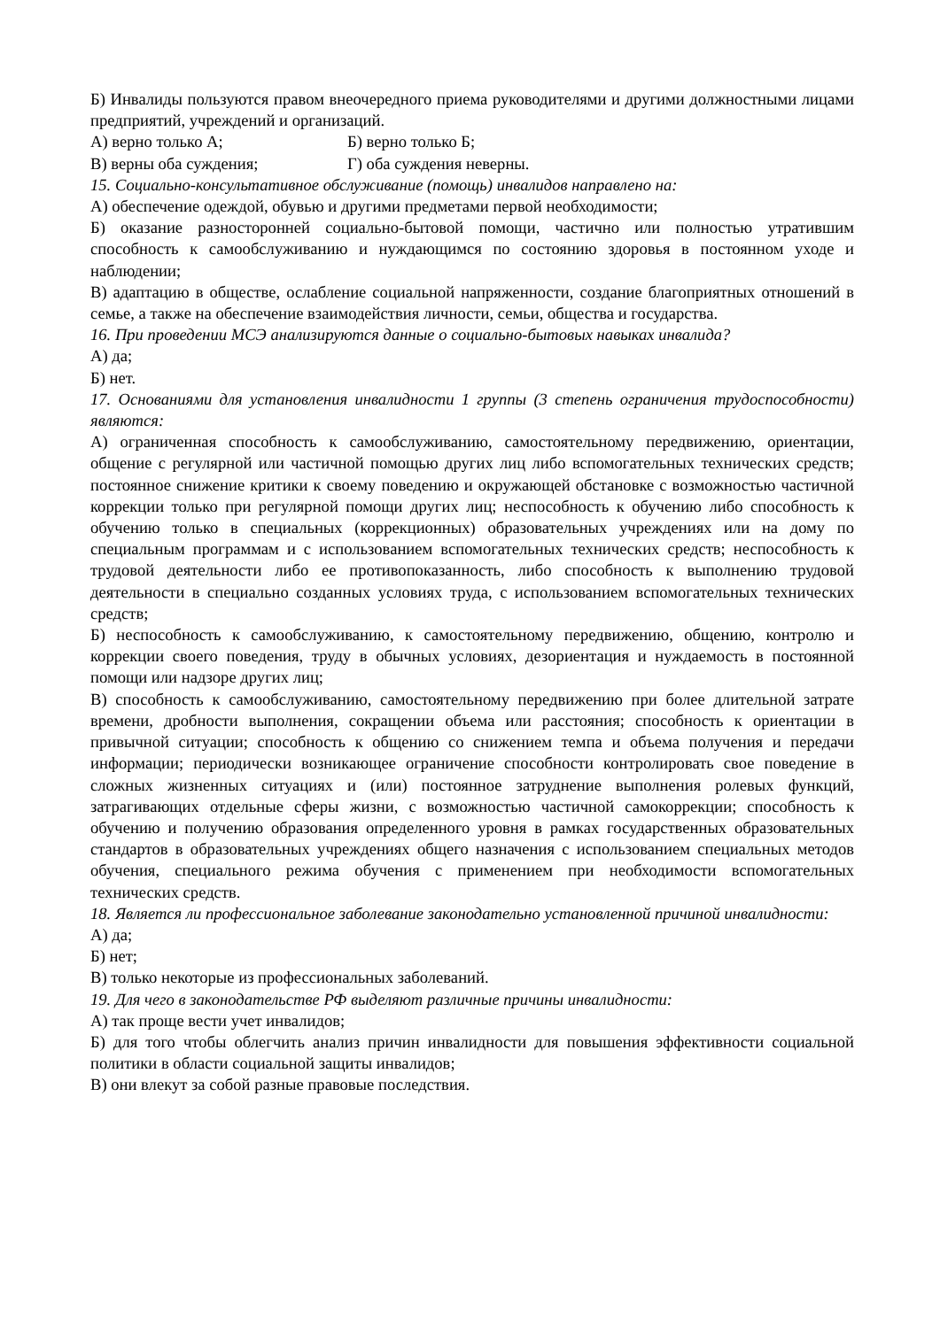Б) Инвалиды пользуются правом внеочередного приема руководителями и другими должностными лицами предприятий, учреждений и организаций.
А) верно только А; Б) верно только Б;
В) верны оба суждения; Г) оба суждения неверны.
15. Социально-консультативное обслуживание (помощь) инвалидов направлено на:
А) обеспечение одеждой, обувью и другими предметами первой необходимости;
Б) оказание разносторонней социально-бытовой помощи, частично или полностью утратившим способность к самообслуживанию и нуждающимся по состоянию здоровья в постоянном уходе и наблюдении;
В) адаптацию в обществе, ослабление социальной напряженности, создание благоприятных отношений в семье, а также на обеспечение взаимодействия личности, семьи, общества и государства.
16. При проведении МСЭ анализируются данные о социально-бытовых навыках инвалида?
А) да;
Б) нет.
17. Основаниями для установления инвалидности 1 группы (3 степень ограничения трудоспособности) являются:
А) ограниченная способность к самообслуживанию, самостоятельному передвижению, ориентации, общение с регулярной или частичной помощью других лиц либо вспомогательных технических средств; постоянное снижение критики к своему поведению и окружающей обстановке с возможностью частичной коррекции только при регулярной помощи других лиц; неспособность к обучению либо способность к обучению только в специальных (коррекционных) образовательных учреждениях или на дому по специальным программам и с использованием вспомогательных технических средств; неспособность к трудовой деятельности либо ее противопоказанность, либо способность к выполнению трудовой деятельности в специально созданных условиях труда, с использованием вспомогательных технических средств;
Б) неспособность к самообслуживанию, к самостоятельному передвижению, общению, контролю и коррекции своего поведения, труду в обычных условиях, дезориентация и нуждаемость в постоянной помощи или надзоре других лиц;
В) способность к самообслуживанию, самостоятельному передвижению при более длительной затрате времени, дробности выполнения, сокращении объема или расстояния; способность к ориентации в привычной ситуации; способность к общению со снижением темпа и объема получения и передачи информации; периодически возникающее ограничение способности контролировать свое поведение в сложных жизненных ситуациях и (или) постоянное затруднение выполнения ролевых функций, затрагивающих отдельные сферы жизни, с возможностью частичной самокоррекции; способность к обучению и получению образования определенного уровня в рамках государственных образовательных стандартов в образовательных учреждениях общего назначения с использованием специальных методов обучения, специального режима обучения с применением при необходимости вспомогательных технических средств.
18. Является ли профессиональное заболевание законодательно установленной причиной инвалидности:
А) да;
Б) нет;
В) только некоторые из профессиональных заболеваний.
19. Для чего в законодательстве РФ выделяют различные причины инвалидности:
А) так проще вести учет инвалидов;
Б) для того чтобы облегчить анализ причин инвалидности для повышения эффективности социальной политики в области социальной защиты инвалидов;
В) они влекут за собой разные правовые последствия.